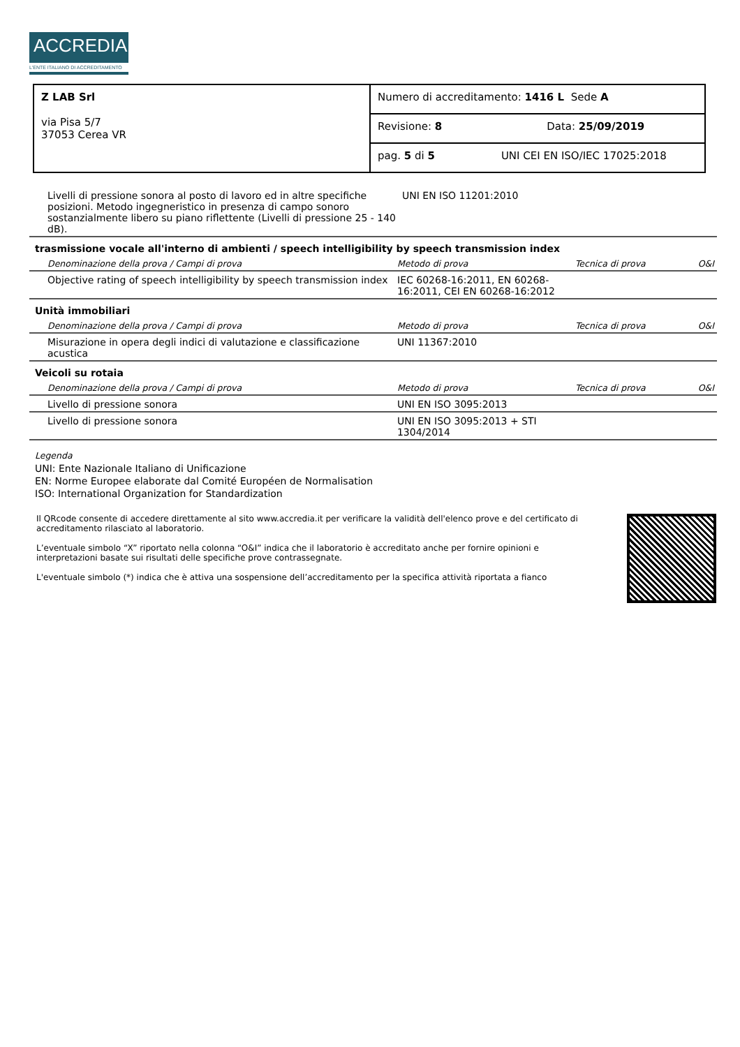ACCREDIA
L'ENTE ITALIANO DI ACCREDITAMENTO
| Z LAB Srl via Pisa 5/7 37053 Cerea VR | Numero di accreditamento: 1416 L Sede A |
| | Revisione: 8 Data: 25/09/2019 |
| | pag. 5 di 5 UNI CEI EN ISO/IEC 17025:2018 |
| Livelli di pressione sonora al posto di lavoro ed in altre specifiche posizioni. Metodo ingegneristico in presenza di campo sonoro sostanzialmente libero su piano riflettente (Livelli di pressione 25 - 140 dB). | UNI EN ISO 11201:2010 | | |
trasmissione vocale all'interno di ambienti / speech intelligibility by speech transmission index
| Denominazione della prova / Campi di prova | Metodo di prova | Tecnica di prova | O&I |
| --- | --- | --- | --- |
| Objective rating of speech intelligibility by speech transmission index | IEC 60268-16:2011, EN 60268-16:2011, CEI EN 60268-16:2012 | | |
Unità immobiliari
| Denominazione della prova / Campi di prova | Metodo di prova | Tecnica di prova | O&I |
| --- | --- | --- | --- |
| Misurazione in opera degli indici di valutazione e classificazione acustica | UNI 11367:2010 | | |
Veicoli su rotaia
| Denominazione della prova / Campi di prova | Metodo di prova | Tecnica di prova | O&I |
| --- | --- | --- | --- |
| Livello di pressione sonora | UNI EN ISO 3095:2013 | | |
| Livello di pressione sonora | UNI EN ISO 3095:2013 + STI 1304/2014 | | |
Legenda
UNI: Ente Nazionale Italiano di Unificazione
EN: Norme Europee elaborate dal Comité Européen de Normalisation
ISO: International Organization for Standardization
Il QRcode consente di accedere direttamente al sito www.accredia.it per verificare la validità dell'elenco prove e del certificato di accreditamento rilasciato al laboratorio.
L’eventuale simbolo “X” riportato nella colonna “O&I” indica che il laboratorio è accreditato anche per fornire opinioni e interpretazioni basate sui risultati delle specifiche prove contrassegnate.
L'eventuale simbolo (*) indica che è attiva una sospensione dell’accreditamento per la specifica attività riportata a fianco